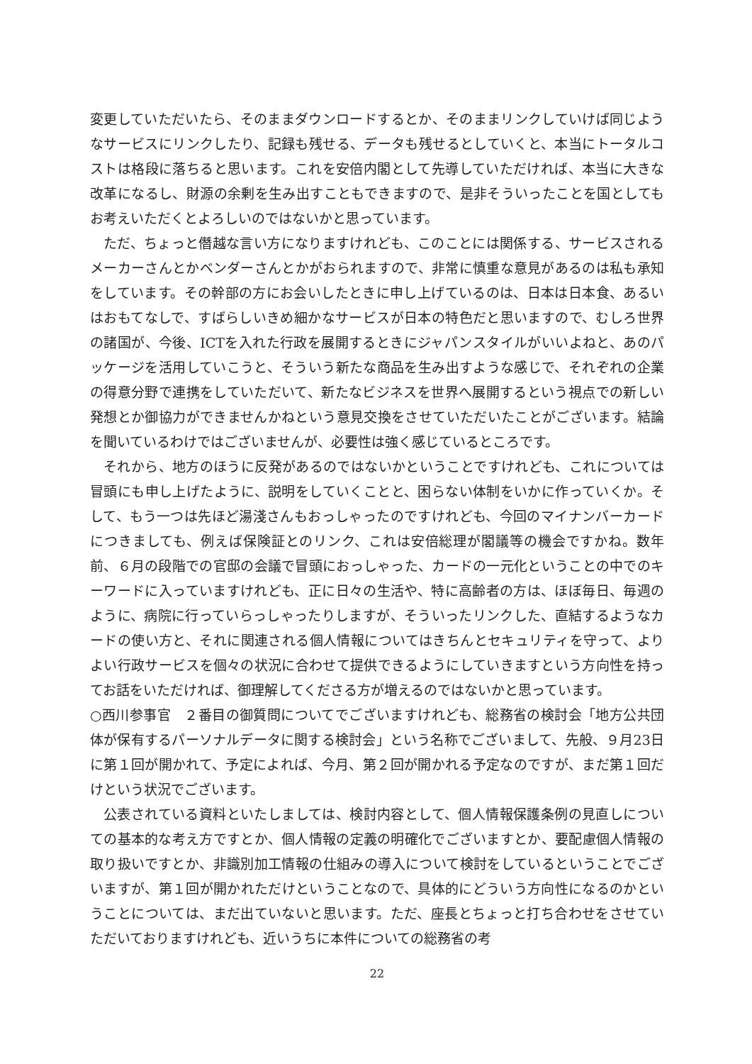変更していただいたら、そのままダウンロードするとか、そのままリンクしていけば同じようなサービスにリンクしたり、記録も残せる、データも残せるとしていくと、本当にトータルコストは格段に落ちると思います。これを安倍内閣として先導していただければ、本当に大きな改革になるし、財源の余剰を生み出すこともできますので、是非そういったことを国としてもお考えいただくとよろしいのではないかと思っています。
ただ、ちょっと僭越な言い方になりますけれども、このことには関係する、サービスされるメーカーさんとかベンダーさんとかがおられますので、非常に慎重な意見があるのは私も承知をしています。その幹部の方にお会いしたときに申し上げているのは、日本は日本食、あるいはおもてなしで、すばらしいきめ細かなサービスが日本の特色だと思いますので、むしろ世界の諸国が、今後、ICTを入れた行政を展開するときにジャパンスタイルがいいよねと、あのパッケージを活用していこうと、そういう新たな商品を生み出すような感じで、それぞれの企業の得意分野で連携をしていただいて、新たなビジネスを世界へ展開するという視点での新しい発想とか御協力ができませんかねという意見交換をさせていただいたことがございます。結論を聞いているわけではございませんが、必要性は強く感じているところです。
それから、地方のほうに反発があるのではないかということですけれども、これについては冒頭にも申し上げたように、説明をしていくことと、困らない体制をいかに作っていくか。そして、もう一つは先ほど湯淺さんもおっしゃったのですけれども、今回のマイナンバーカードにつきましても、例えば保険証とのリンク、これは安倍総理が閣議等の機会ですかね。数年前、６月の段階での官邸の会議で冒頭におっしゃった、カードの一元化ということの中でのキーワードに入っていますけれども、正に日々の生活や、特に高齢者の方は、ほぼ毎日、毎週のように、病院に行っていらっしゃったりしますが、そういったリンクした、直結するようなカードの使い方と、それに関連される個人情報についてはきちんとセキュリティを守って、よりよい行政サービスを個々の状況に合わせて提供できるようにしていきますという方向性を持ってお話をいただければ、御理解してくださる方が増えるのではないかと思っています。
○西川参事官　２番目の御質問についてでございますけれども、総務省の検討会「地方公共団体が保有するパーソナルデータに関する検討会」という名称でございまして、先般、９月23日に第１回が開かれて、予定によれば、今月、第２回が開かれる予定なのですが、まだ第１回だけという状況でございます。
公表されている資料といたしましては、検討内容として、個人情報保護条例の見直しについての基本的な考え方ですとか、個人情報の定義の明確化でございますとか、要配慮個人情報の取り扱いですとか、非識別加工情報の仕組みの導入について検討をしているということでございますが、第１回が開かれただけということなので、具体的にどういう方向性になるのかということについては、まだ出ていないと思います。ただ、座長とちょっと打ち合わせをさせていただいておりますけれども、近いうちに本件についての総務省の考
22